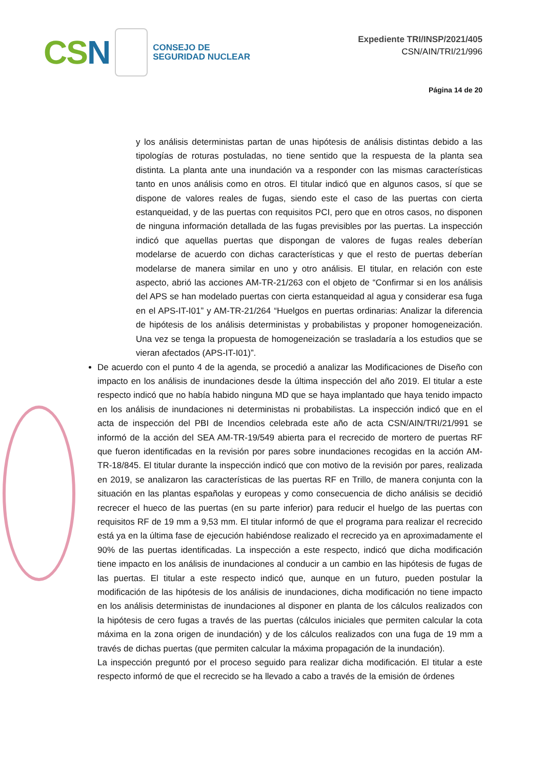CSN
CONSEJO DE
SEGURIDAD NUCLEAR
Expediente TRI/INSP/2021/405
CSN/AIN/TRI/21/996
Página 14 de 20
y los análisis deterministas partan de unas hipótesis de análisis distintas debido a las tipologías de roturas postuladas, no tiene sentido que la respuesta de la planta sea distinta. La planta ante una inundación va a responder con las mismas características tanto en unos análisis como en otros. El titular indicó que en algunos casos, sí que se dispone de valores reales de fugas, siendo este el caso de las puertas con cierta estanqueidad, y de las puertas con requisitos PCI, pero que en otros casos, no disponen de ninguna información detallada de las fugas previsibles por las puertas. La inspección indicó que aquellas puertas que dispongan de valores de fugas reales deberían modelarse de acuerdo con dichas características y que el resto de puertas deberían modelarse de manera similar en uno y otro análisis. El titular, en relación con este aspecto, abrió las acciones AM-TR-21/263 con el objeto de “Confirmar si en los análisis del APS se han modelado puertas con cierta estanqueidad al agua y considerar esa fuga en el APS-IT-I01” y AM-TR-21/264 “Huelgos en puertas ordinarias: Analizar la diferencia de hipótesis de los análisis deterministas y probabilistas y proponer homogeneización. Una vez se tenga la propuesta de homogeneización se trasladaría a los estudios que se vieran afectados (APS-IT-I01)”.
De acuerdo con el punto 4 de la agenda, se procedió a analizar las Modificaciones de Diseño con impacto en los análisis de inundaciones desde la última inspección del año 2019. El titular a este respecto indicó que no había habido ninguna MD que se haya implantado que haya tenido impacto en los análisis de inundaciones ni deterministas ni probabilistas. La inspección indicó que en el acta de inspección del PBI de Incendios celebrada este año de acta CSN/AIN/TRI/21/991 se informó de la acción del SEA AM-TR-19/549 abierta para el recrecido de mortero de puertas RF que fueron identificadas en la revisión por pares sobre inundaciones recogidas en la acción AM-TR-18/845. El titular durante la inspección indicó que con motivo de la revisión por pares, realizada en 2019, se analizaron las características de las puertas RF en Trillo, de manera conjunta con la situación en las plantas españolas y europeas y como consecuencia de dicho análisis se decidió recrecer el hueco de las puertas (en su parte inferior) para reducir el huelgo de las puertas con requisitos RF de 19 mm a 9,53 mm. El titular informó de que el programa para realizar el recrecido está ya en la última fase de ejecución habiéndose realizado el recrecido ya en aproximadamente el 90% de las puertas identificadas. La inspección a este respecto, indicó que dicha modificación tiene impacto en los análisis de inundaciones al conducir a un cambio en las hipótesis de fugas de las puertas. El titular a este respecto indicó que, aunque en un futuro, pueden postular la modificación de las hipótesis de los análisis de inundaciones, dicha modificación no tiene impacto en los análisis deterministas de inundaciones al disponer en planta de los cálculos realizados con la hipótesis de cero fugas a través de las puertas (cálculos iniciales que permiten calcular la cota máxima en la zona origen de inundación) y de los cálculos realizados con una fuga de 19 mm a través de dichas puertas (que permiten calcular la máxima propagación de la inundación).
La inspección preguntó por el proceso seguido para realizar dicha modificación. El titular a este respecto informó de que el recrecido se ha llevado a cabo a través de la emisión de órdenes